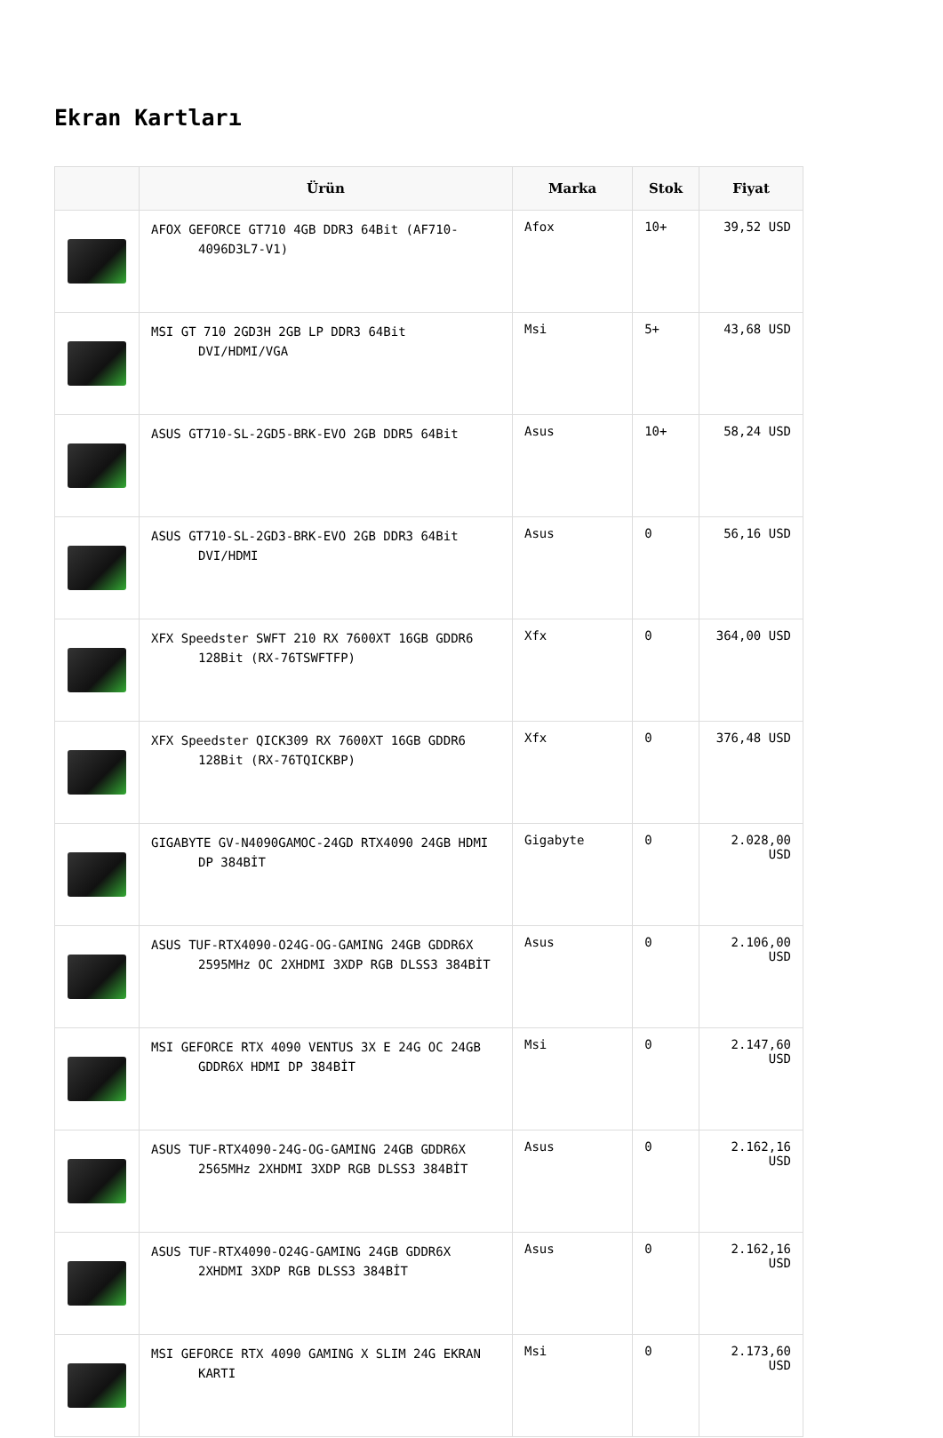Ekran Kartları
| | Ürün | Marka | Stok | Fiyat |
| --- | --- | --- | --- | --- |
| | AFOX GEFORCE GT710 4GB DDR3 64Bit (AF710-4096D3L7-V1) | Afox | 10+ | 39,52 USD |
| | MSI GT 710 2GD3H 2GB LP DDR3 64Bit DVI/HDMI/VGA | Msi | 5+ | 43,68 USD |
| | ASUS GT710-SL-2GD5-BRK-EVO 2GB DDR5 64Bit | Asus | 10+ | 58,24 USD |
| | ASUS GT710-SL-2GD3-BRK-EVO 2GB DDR3 64Bit DVI/HDMI | Asus | 0 | 56,16 USD |
| | XFX Speedster SWFT 210 RX 7600XT 16GB GDDR6 128Bit (RX-76TSWFTFP) | Xfx | 0 | 364,00 USD |
| | XFX Speedster QICK309 RX 7600XT 16GB GDDR6 128Bit (RX-76TQICKBP) | Xfx | 0 | 376,48 USD |
| | GIGABYTE GV-N4090GAMOC-24GD RTX4090 24GB HDMI DP 384BİT | Gigabyte | 0 | 2.028,00 USD |
| | ASUS TUF-RTX4090-O24G-OG-GAMING 24GB GDDR6X 2595MHz OC 2XHDMI 3XDP RGB DLSS3 384BİT | Asus | 0 | 2.106,00 USD |
| | MSI GEFORCE RTX 4090 VENTUS 3X E 24G OC 24GB GDDR6X HDMI DP 384BİT | Msi | 0 | 2.147,60 USD |
| | ASUS TUF-RTX4090-24G-OG-GAMING 24GB GDDR6X 2565MHz 2XHDMI 3XDP RGB DLSS3 384BİT | Asus | 0 | 2.162,16 USD |
| | ASUS TUF-RTX4090-O24G-GAMING 24GB GDDR6X 2XHDMI 3XDP RGB DLSS3 384BİT | Asus | 0 | 2.162,16 USD |
| | MSI GEFORCE RTX 4090 GAMING X SLIM 24G EKRAN KARTI | Msi | 0 | 2.173,60 USD |